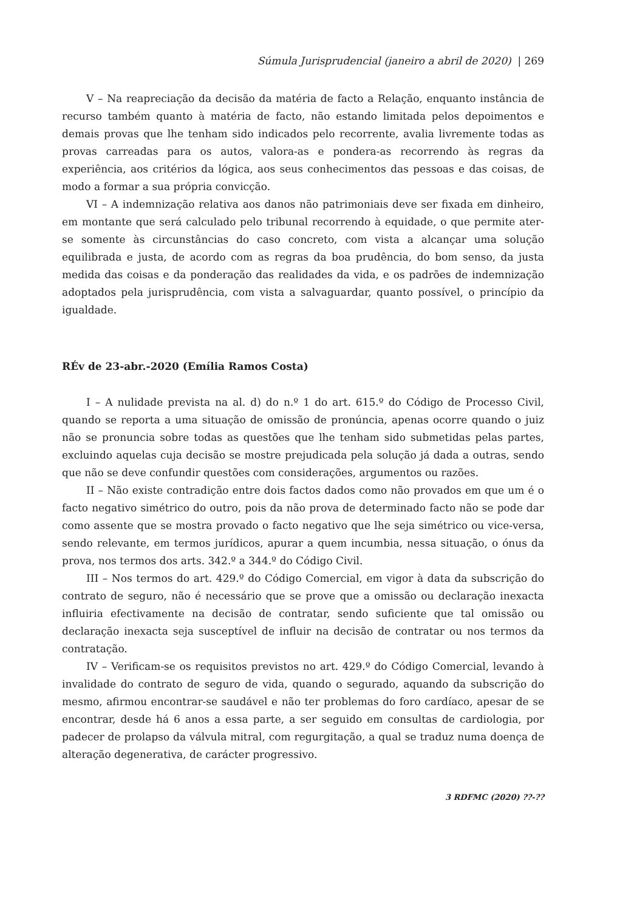Súmula Jurisprudencial (janeiro a abril de 2020) | 269
V – Na reapreciação da decisão da matéria de facto a Relação, enquanto instância de recurso também quanto à matéria de facto, não estando limitada pelos depoimentos e demais provas que lhe tenham sido indicados pelo recorrente, avalia livremente todas as provas carreadas para os autos, valora-as e pondera-as recorrendo às regras da experiência, aos critérios da lógica, aos seus conhecimentos das pessoas e das coisas, de modo a formar a sua própria convicção.
VI – A indemnização relativa aos danos não patrimoniais deve ser fixada em dinheiro, em montante que será calculado pelo tribunal recorrendo à equidade, o que permite ater-se somente às circunstâncias do caso concreto, com vista a alcançar uma solução equilibrada e justa, de acordo com as regras da boa prudência, do bom senso, da justa medida das coisas e da ponderação das realidades da vida, e os padrões de indemnização adoptados pela jurisprudência, com vista a salvaguardar, quanto possível, o princípio da igualdade.
RÉv de 23-abr.-2020 (Emília Ramos Costa)
I – A nulidade prevista na al. d) do n.º 1 do art. 615.º do Código de Processo Civil, quando se reporta a uma situação de omissão de pronúncia, apenas ocorre quando o juiz não se pronuncia sobre todas as questões que lhe tenham sido submetidas pelas partes, excluindo aquelas cuja decisão se mostre prejudicada pela solução já dada a outras, sendo que não se deve confundir questões com considerações, argumentos ou razões.
II – Não existe contradição entre dois factos dados como não provados em que um é o facto negativo simétrico do outro, pois da não prova de determinado facto não se pode dar como assente que se mostra provado o facto negativo que lhe seja simétrico ou vice-versa, sendo relevante, em termos jurídicos, apurar a quem incumbia, nessa situação, o ónus da prova, nos termos dos arts. 342.º a 344.º do Código Civil.
III – Nos termos do art. 429.º do Código Comercial, em vigor à data da subscrição do contrato de seguro, não é necessário que se prove que a omissão ou declaração inexacta influiria efectivamente na decisão de contratar, sendo suficiente que tal omissão ou declaração inexacta seja susceptível de influir na decisão de contratar ou nos termos da contratação.
IV – Verificam-se os requisitos previstos no art. 429.º do Código Comercial, levando à invalidade do contrato de seguro de vida, quando o segurado, aquando da subscrição do mesmo, afirmou encontrar-se saudável e não ter problemas do foro cardíaco, apesar de se encontrar, desde há 6 anos a essa parte, a ser seguido em consultas de cardiologia, por padecer de prolapso da válvula mitral, com regurgitação, a qual se traduz numa doença de alteração degenerativa, de carácter progressivo.
3 RDFMC (2020) ??-??